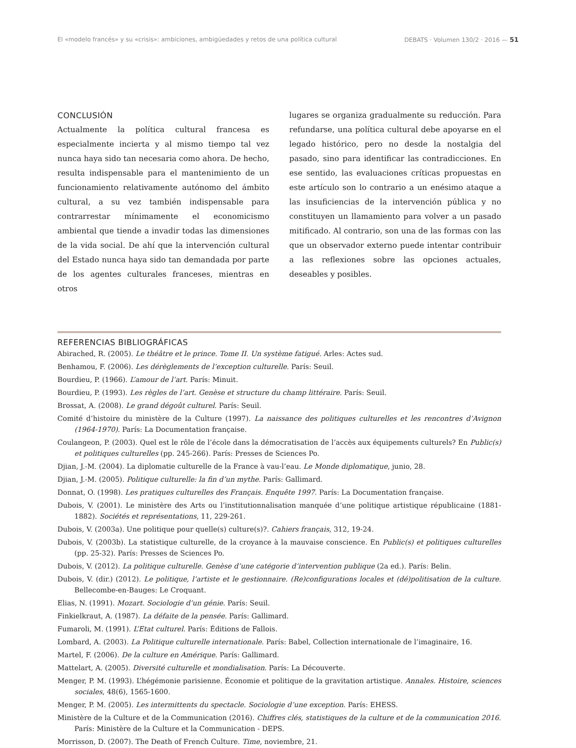El «modelo francés» y su «crisis»: ambiciones, ambigüedades y retos de una política cultural DEBATS · Volumen 130/2 · 2016 — 51
CONCLUSIÓN
Actualmente la política cultural francesa es especialmente incierta y al mismo tiempo tal vez nunca haya sido tan necesaria como ahora. De hecho, resulta indispensable para el mantenimiento de un funcionamiento relativamente autónomo del ámbito cultural, a su vez también indispensable para contrarrestar mínimamente el economicismo ambiental que tiende a invadir todas las dimensiones de la vida social. De ahí que la intervención cultural del Estado nunca haya sido tan demandada por parte de los agentes culturales franceses, mientras en otros
lugares se organiza gradualmente su reducción. Para refundarse, una política cultural debe apoyarse en el legado histórico, pero no desde la nostalgia del pasado, sino para identificar las contradicciones. En ese sentido, las evaluaciones críticas propuestas en este artículo son lo contrario a un enésimo ataque a las insuficiencias de la intervención pública y no constituyen un llamamiento para volver a un pasado mitificado. Al contrario, son una de las formas con las que un observador externo puede intentar contribuir a las reflexiones sobre las opciones actuales, deseables y posibles.
REFERENCIAS BIBLIOGRÁFICAS
Abirached, R. (2005). Le théâtre et le prince. Tome II. Un système fatigué. Arles: Actes sud.
Benhamou, F. (2006). Les dérèglements de l’exception culturelle. París: Seuil.
Bourdieu, P. (1966). L’amour de l’art. París: Minuit.
Bourdieu, P. (1993). Les règles de l’art. Genèse et structure du champ littéraire. París: Seuil.
Brossat, A. (2008). Le grand dégoût culturel. París: Seuil.
Comité d’histoire du ministère de la Culture (1997). La naissance des politiques culturelles et les rencontres d’Avignon (1964-1970). París: La Documentation française.
Coulangeon, P. (2003). Quel est le rôle de l’école dans la démocratisation de l’accès aux équipements culturels? En Public(s) et politiques culturelles (pp. 245-266). París: Presses de Sciences Po.
Djian, J.-M. (2004). La diplomatie culturelle de la France à vau-l’eau. Le Monde diplomatique, junio, 28.
Djian, J.-M. (2005). Politique culturelle: la fin d’un mythe. París: Gallimard.
Donnat, O. (1998). Les pratiques culturelles des Français. Enquête 1997. París: La Documentation française.
Dubois, V. (2001). Le ministère des Arts ou l’institutionnalisation manquée d’une politique artistique républicaine (1881-1882). Sociétés et représentations, 11, 229-261.
Dubois, V. (2003a). Une politique pour quelle(s) culture(s)?. Cahiers français, 312, 19-24.
Dubois, V. (2003b). La statistique culturelle, de la croyance à la mauvaise conscience. En Public(s) et politiques culturelles (pp. 25-32). París: Presses de Sciences Po.
Dubois, V. (2012). La politique culturelle. Genèse d’une catégorie d’intervention publique (2a ed.). París: Belin.
Dubois, V. (dir.) (2012). Le politique, l’artiste et le gestionnaire. (Re)configurations locales et (dé)politisation de la culture. Bellecombe-en-Bauges: Le Croquant.
Elias, N. (1991). Mozart. Sociologie d’un génie. París: Seuil.
Finkielkraut, A. (1987). La défaite de la pensée. París: Gallimard.
Fumaroli, M. (1991). L’Etat culturel. París: Éditions de Fallois.
Lombard, A. (2003). La Politique culturelle internationale. París: Babel, Collection internationale de l’imaginaire, 16.
Martel, F. (2006). De la culture en Amérique. París: Gallimard.
Mattelart, A. (2005). Diversité culturelle et mondialisation. París: La Découverte.
Menger, P. M. (1993). L’hégémonie parisienne. Économie et politique de la gravitation artistique. Annales. Histoire, sciences sociales, 48(6), 1565-1600.
Menger, P. M. (2005). Les intermittents du spectacle. Sociologie d’une exception. París: EHESS.
Ministère de la Culture et de la Communication (2016). Chiffres clés, statistiques de la culture et de la communication 2016. París: Ministère de la Culture et la Communication - DEPS.
Morrisson, D. (2007). The Death of French Culture. Time, noviembre, 21.